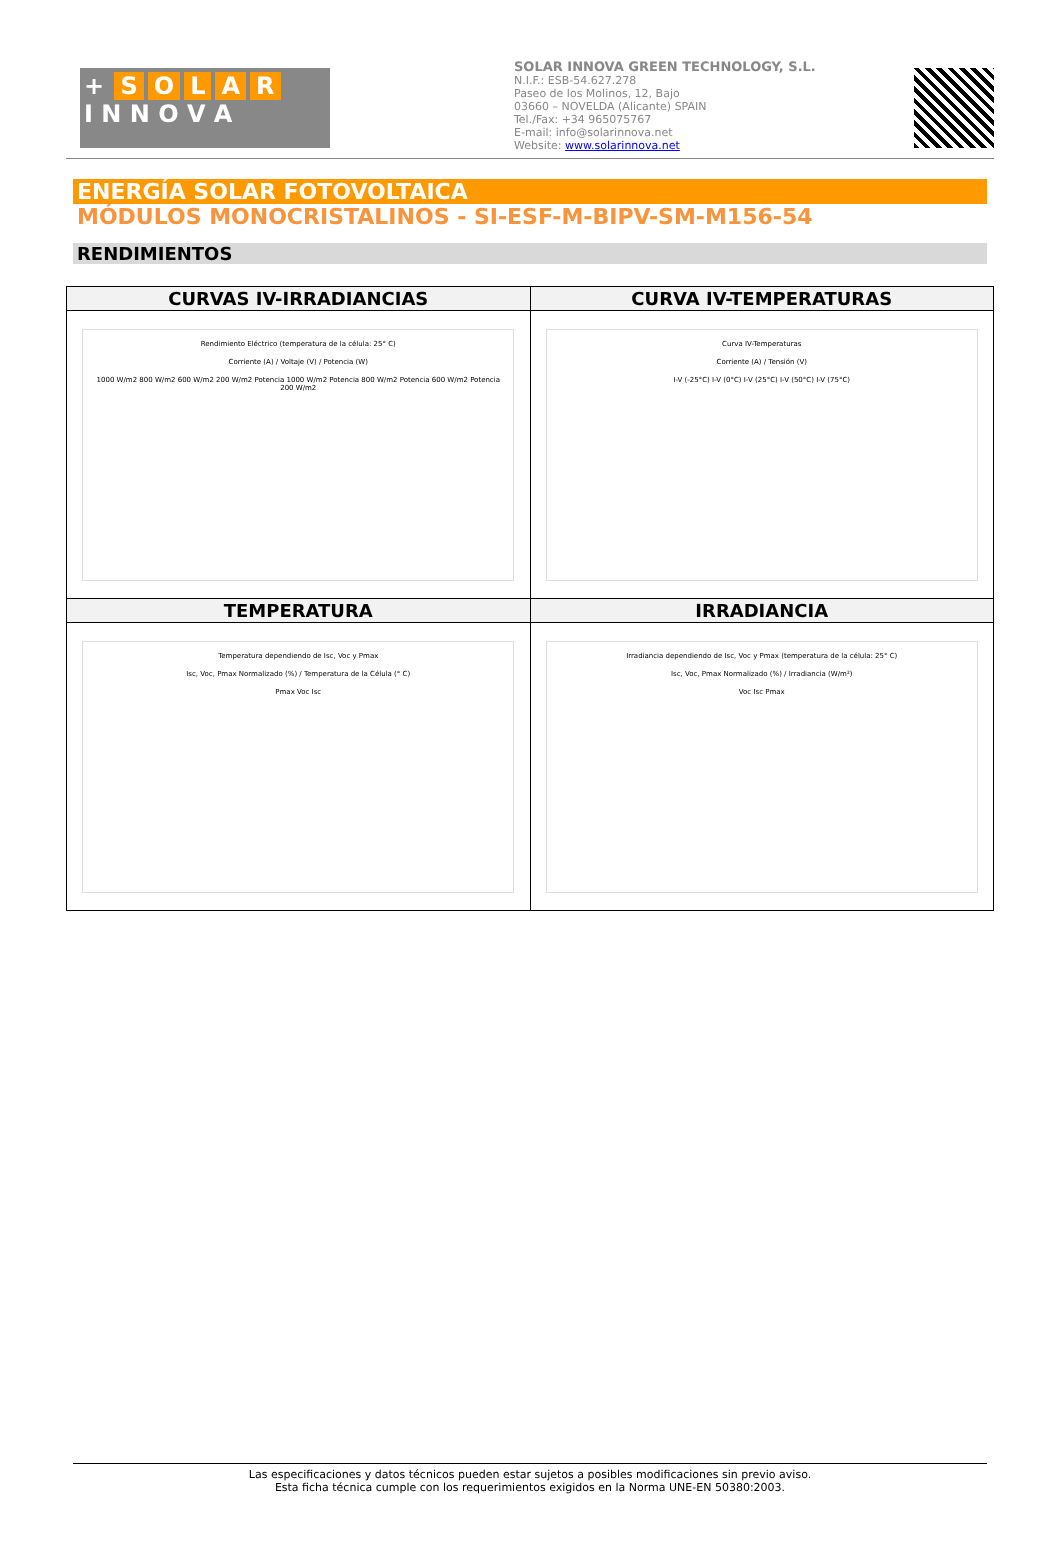+ SOLAR
I N N O V A
SOLAR INNOVA GREEN TECHNOLOGY, S.L.
N.I.F.: ESB-54.627.278
Paseo de los Molinos, 12, Bajo
03660 – NOVELDA (Alicante) SPAIN
Tel./Fax: +34 965075767
E-mail: info@solarinnova.net
Website: www.solarinnova.net
ENERGÍA SOLAR FOTOVOLTAICA
MÓDULOS MONOCRISTALINOS - SI-ESF-M-BIPV-SM-M156-54
RENDIMIENTOS
| CURVAS IV-IRRADIANCIAS | CURVA IV-TEMPERATURAS |
| --- | --- |
| Rendimiento Eléctrico (temperatura de la célula: 25° C) Corriente (A) / Voltaje (V) / Potencia (W) 1000 W/m2 800 W/m2 600 W/m2 200 W/m2 Potencia 1000 W/m2 Potencia 800 W/m2 Potencia 600 W/m2 Potencia 200 W/m2 | Curva IV-Temperaturas Corriente (A) / Tensión (V) I-V (-25°C) I-V (0°C) I-V (25°C) I-V (50°C) I-V (75°C) |
| TEMPERATURA | IRRADIANCIA |
| Temperatura dependiendo de Isc, Voc y Pmax Isc, Voc, Pmax Normalizado (%) / Temperatura de la Célula (° C) Pmax Voc Isc | Irradiancia dependiendo de Isc, Voc y Pmax (temperatura de la célula: 25° C) Isc, Voc, Pmax Normalizado (%) / Irradiancia (W/m²) Voc Isc Pmax |
Las especificaciones y datos técnicos pueden estar sujetos a posibles modificaciones sin previo aviso.
Esta ficha técnica cumple con los requerimientos exigidos en la Norma UNE-EN 50380:2003.